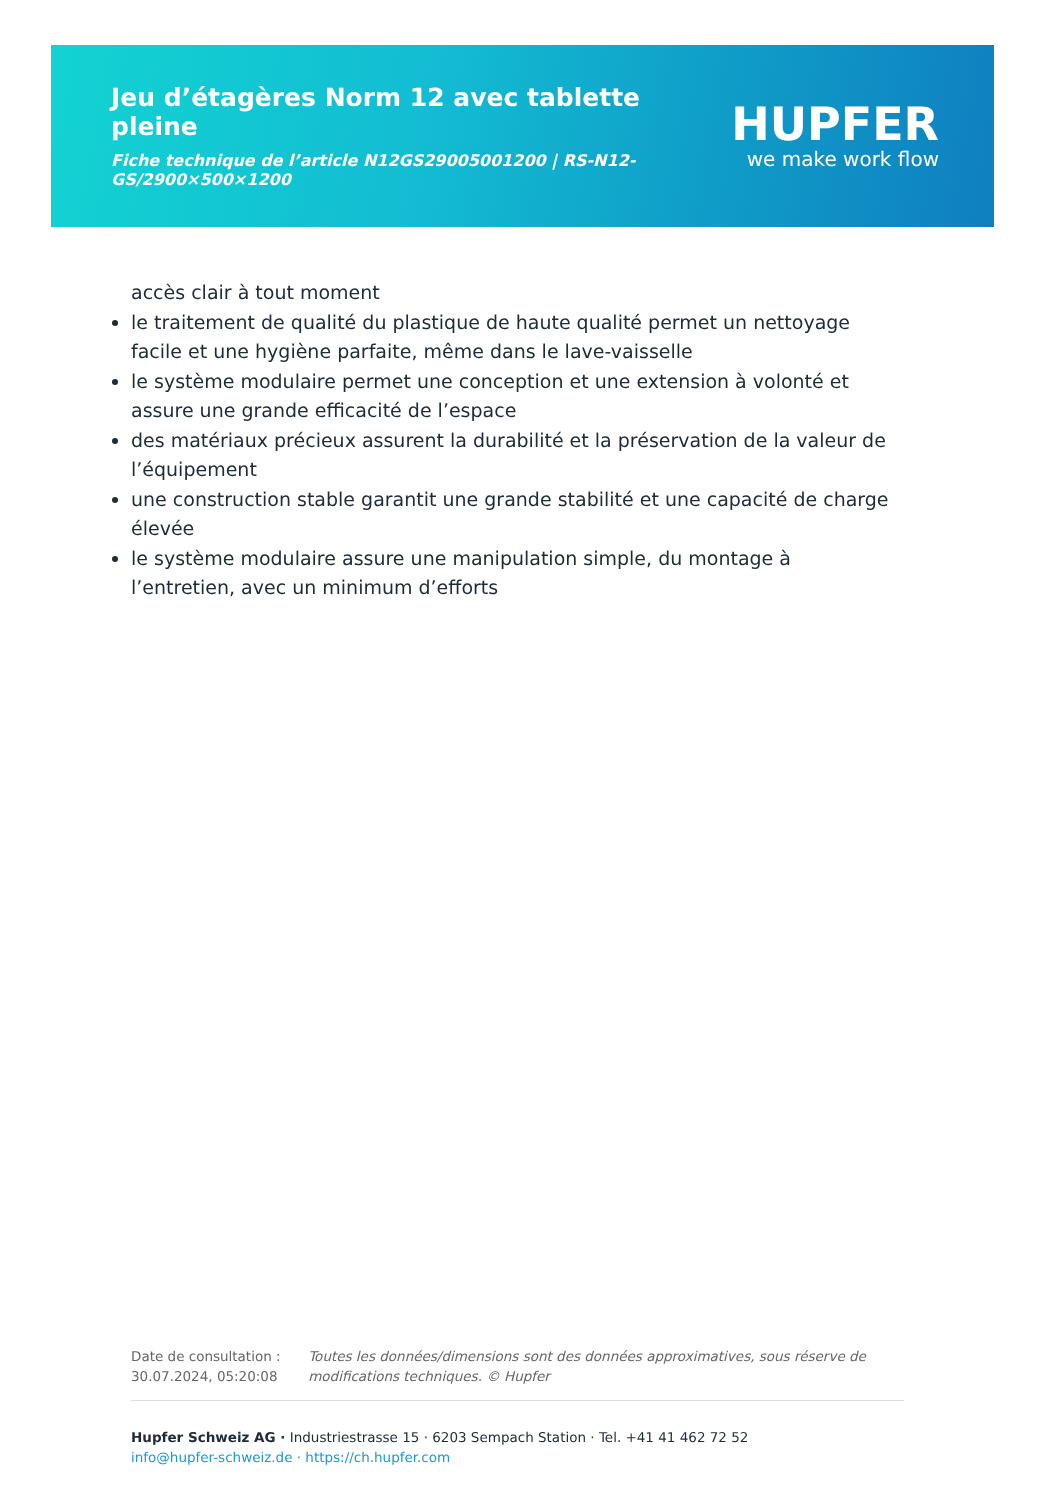Jeu d’étagères Norm 12 avec tablette pleine
Fiche technique de l’article N12GS29005001200 | RS-N12-GS/2900×500×1200
HUPFER
we make work flow
accès clair à tout moment
le traitement de qualité du plastique de haute qualité permet un nettoyage facile et une hygiène parfaite, même dans le lave-vaisselle
le système modulaire permet une conception et une extension à volonté et assure une grande efficacité de l’espace
des matériaux précieux assurent la durabilité et la préservation de la valeur de l’équipement
une construction stable garantit une grande stabilité et une capacité de charge élevée
le système modulaire assure une manipulation simple, du montage à l’entretien, avec un minimum d’efforts
Date de consultation : 30.07.2024, 05:20:08
Toutes les données/dimensions sont des données approximatives, sous réserve de modifications techniques. © Hupfer
Hupfer Schweiz AG · Industriestrasse 15 · 6203 Sempach Station · Tel. +41 41 462 72 52
info@hupfer-schweiz.de · https://ch.hupfer.com